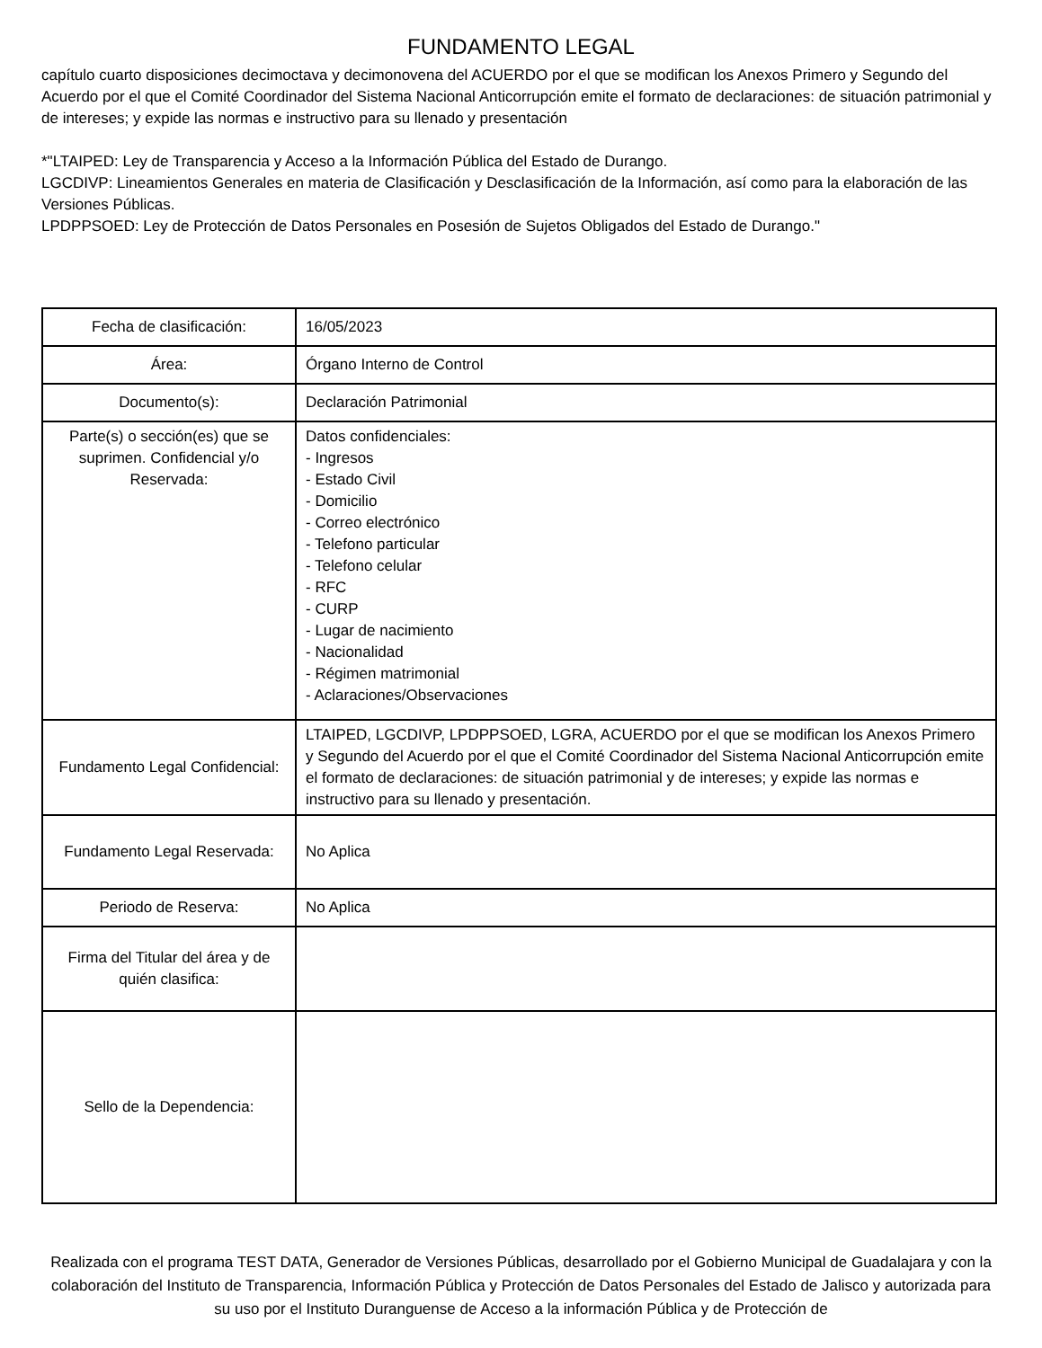FUNDAMENTO LEGAL
capítulo cuarto disposiciones decimoctava y decimonovena del ACUERDO por el que se modifican los Anexos Primero y Segundo del Acuerdo por el que el Comité Coordinador del Sistema Nacional Anticorrupción emite el formato de declaraciones: de situación patrimonial y de intereses; y expide las normas e instructivo para su llenado y presentación
*"LTAIPED: Ley de Transparencia y Acceso a la Información Pública del Estado de Durango.
LGCDIVP: Lineamientos Generales en materia de Clasificación y Desclasificación de la Información, así como para la elaboración de las Versiones Públicas.
LPDPPSOED: Ley de Protección de Datos Personales en Posesión de Sujetos Obligados del Estado de Durango."
| Fecha de clasificación: | 16/05/2023 |
| Área: | Órgano Interno de Control |
| Documento(s): | Declaración Patrimonial |
| Parte(s) o sección(es) que se suprimen. Confidencial y/o Reservada: | Datos confidenciales: - Ingresos - Estado Civil - Domicilio - Correo electrónico - Telefono particular - Telefono celular - RFC - CURP - Lugar de nacimiento - Nacionalidad - Régimen matrimonial - Aclaraciones/Observaciones |
| Fundamento Legal Confidencial: | LTAIPED, LGCDIVP, LPDPPSOED, LGRA, ACUERDO por el que se modifican los Anexos Primero y Segundo del Acuerdo por el que el Comité Coordinador del Sistema Nacional Anticorrupción emite el formato de declaraciones: de situación patrimonial y de intereses; y expide las normas e instructivo para su llenado y presentación. |
| Fundamento Legal Reservada: | No Aplica |
| Periodo de Reserva: | No Aplica |
| Firma del Titular del área y de quién clasifica: | |
| Sello de la Dependencia: | |
Realizada con el programa TEST DATA, Generador de Versiones Públicas, desarrollado por el Gobierno Municipal de Guadalajara y con la colaboración del Instituto de Transparencia, Información Pública y Protección de Datos Personales del Estado de Jalisco y autorizada para su uso por el Instituto Duranguense de Acceso a la información Pública y de Protección de